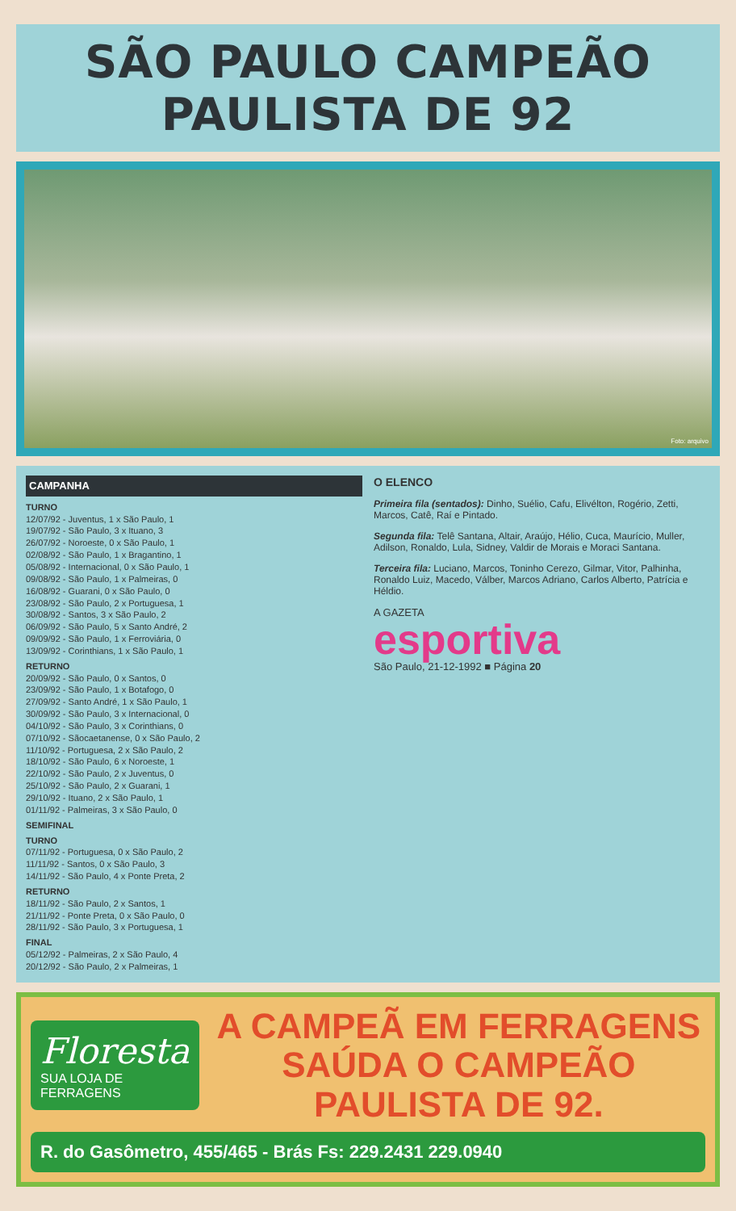SÃO PAULO CAMPEÃO PAULISTA DE 92
Foto: arquivo
CAMPANHA
TURNO
12/07/92 - Juventus, 1 x São Paulo, 1
19/07/92 - São Paulo, 3 x Ituano, 3
26/07/92 - Noroeste, 0 x São Paulo, 1
02/08/92 - São Paulo, 1 x Bragantino, 1
05/08/92 - Internacional, 0 x São Paulo, 1
09/08/92 - São Paulo, 1 x Palmeiras, 0
16/08/92 - Guarani, 0 x São Paulo, 0
23/08/92 - São Paulo, 2 x Portuguesa, 1
30/08/92 - Santos, 3 x São Paulo, 2
06/09/92 - São Paulo, 5 x Santo André, 2
09/09/92 - São Paulo, 1 x Ferroviária, 0
13/09/92 - Corinthians, 1 x São Paulo, 1
RETURNO
20/09/92 - São Paulo, 0 x Santos, 0
23/09/92 - São Paulo, 1 x Botafogo, 0
27/09/92 - Santo André, 1 x São Paulo, 1
30/09/92 - São Paulo, 3 x Internacional, 0
04/10/92 - São Paulo, 3 x Corinthians, 0
07/10/92 - Sãocaetanense, 0 x São Paulo, 2
11/10/92 - Portuguesa, 2 x São Paulo, 2
18/10/92 - São Paulo, 6 x Noroeste, 1
22/10/92 - São Paulo, 2 x Juventus, 0
25/10/92 - São Paulo, 2 x Guarani, 1
29/10/92 - Ituano, 2 x São Paulo, 1
01/11/92 - Palmeiras, 3 x São Paulo, 0
SEMIFINAL
TURNO
07/11/92 - Portuguesa, 0 x São Paulo, 2
11/11/92 - Santos, 0 x São Paulo, 3
14/11/92 - São Paulo, 4 x Ponte Preta, 2
RETURNO
18/11/92 - São Paulo, 2 x Santos, 1
21/11/92 - Ponte Preta, 0 x São Paulo, 0
28/11/92 - São Paulo, 3 x Portuguesa, 1
FINAL
05/12/92 - Palmeiras, 2 x São Paulo, 4
20/12/92 - São Paulo, 2 x Palmeiras, 1
O ELENCO
Primeira fila (sentados): Dinho, Suélio, Cafu, Elivélton, Rogério, Zetti, Marcos, Catê, Raí e Pintado.
Segunda fila: Telê Santana, Altair, Araújo, Hélio, Cuca, Maurício, Muller, Adilson, Ronaldo, Lula, Sidney, Valdir de Morais e Moraci Santana.
Terceira fila: Luciano, Marcos, Toninho Cerezo, Gilmar, Vitor, Palhinha, Ronaldo Luiz, Macedo, Válber, Marcos Adriano, Carlos Alberto, Patrícia e Héldio.
A GAZETA
esportiva
São Paulo, 21-12-1992 ■ Página 20
Floresta
SUA LOJA DE FERRAGENS
A CAMPEÃ EM FERRAGENS SAÚDA O CAMPEÃO PAULISTA DE 92.
R. do Gasômetro, 455/465 - Brás Fs: 229.2431 229.0940